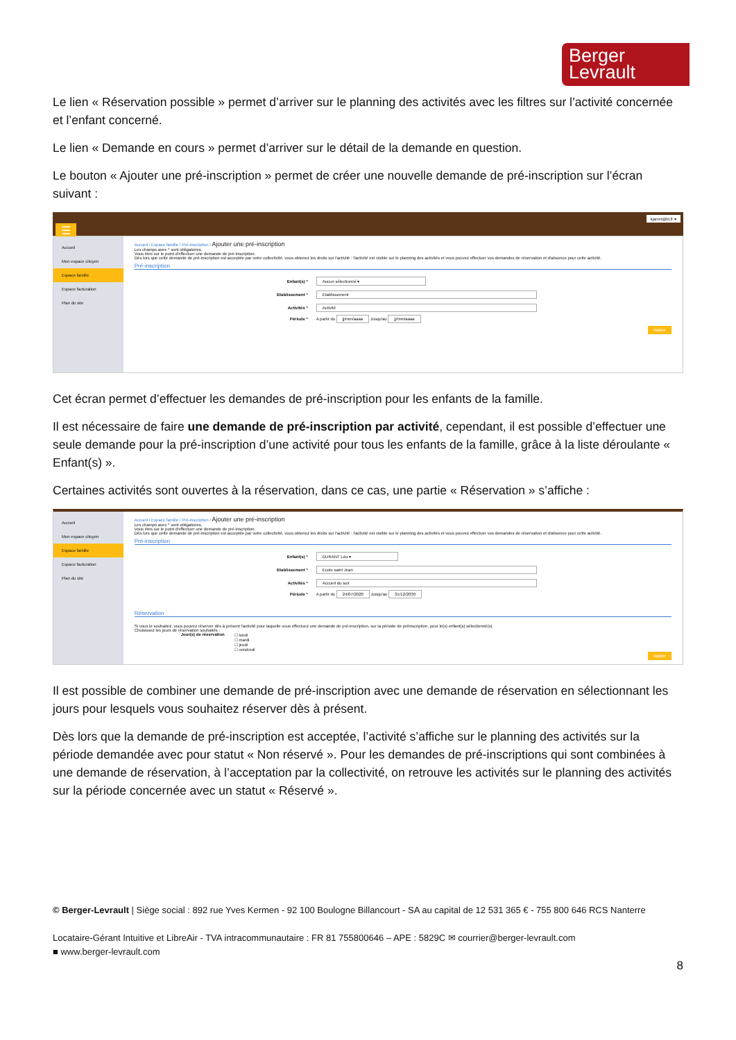Berger
Levrault
Le lien « Réservation possible » permet d’arriver sur le planning des activités avec les filtres sur l’activité concernée et l’enfant concerné.
Le lien « Demande en cours » permet d’arriver sur le détail de la demande en question.
Le bouton « Ajouter une pré-inscription » permet de créer une nouvelle demande de pré-inscription sur l’écran suivant :
kjarret@bl.fr ▾ ☰
Accueil
Mon espace citoyen
Espace famille
Espace facturation
Plan du site
Accueil / Espace famille / Pré-inscription / Ajouter une pré-inscription
Les champs avec * sont obligatoires.
Vous êtes sur le point d'effectuer une demande de pré-inscription.
Dès lors que cette demande de pré-inscription est acceptée par votre collectivité, vous obtenez les droits sur l'activité : l'activité est visible sur le planning des activités et vous pouvez effectuer vos demandes de réservation et d'absence pour cette activité.
Pré-inscription
Enfant(s) * Aucun sélectionné ▾
Etablissement * Etablissement
Activités * Activité
Période * A partir du jj/mm/aaaa Jusqu'au jj/mm/aaaa
Valider
Cet écran permet d’effectuer les demandes de pré-inscription pour les enfants de la famille.
Il est nécessaire de faire une demande de pré-inscription par activité, cependant, il est possible d’effectuer une seule demande pour la pré-inscription d’une activité pour tous les enfants de la famille, grâce à la liste déroulante « Enfant(s) ».
Certaines activités sont ouvertes à la réservation, dans ce cas, une partie « Réservation » s’affiche :
Accueil
Mon espace citoyen
Espace famille
Espace facturation
Plan du site
Accueil / Espace famille / Pré-inscription / Ajouter une pré-inscription
Les champs avec * sont obligatoires.
Vous êtes sur le point d'effectuer une demande de pré-inscription.
Dès lors que cette demande de pré-inscription est acceptée par votre collectivité, vous obtenez les droits sur l'activité : l'activité est visible sur le planning des activités et vous pouvez effectuer vos demandes de réservation et d'absence pour cette activité.
Pré-inscription
Enfant(s) * DURANT Léo ▾
Etablissement * Ecole saint Jean
Activités * Accueil du soir
Période * A partir du 24/07/2020 Jusqu'au 31/12/2030
Réservation
Si vous le souhaitez, vous pouvez réserver dès à présent l'activité pour laquelle vous effectuez une demande de pré-inscription, sur la période de préinscription, pour le(s) enfant(s) sélectionné(s).
Choisissez les jours de réservation souhaités :
Jour(s) de réservation ☐ lundi
☐ mardi
☐ jeudi
☐ vendredi
Valider
Il est possible de combiner une demande de pré-inscription avec une demande de réservation en sélectionnant les jours pour lesquels vous souhaitez réserver dès à présent.
Dès lors que la demande de pré-inscription est acceptée, l’activité s’affiche sur le planning des activités sur la période demandée avec pour statut « Non réservé ». Pour les demandes de pré-inscriptions qui sont combinées à une demande de réservation, à l’acceptation par la collectivité, on retrouve les activités sur le planning des activités sur la période concernée avec un statut « Réservé ».
© Berger-Levrault | Siège social : 892 rue Yves Kermen - 92 100 Boulogne Billancourt - SA au capital de 12 531 365 € - 755 800 646 RCS Nanterre
Locataire-Gérant Intuitive et LibreAir - TVA intracommunautaire : FR 81 755800646 – APE : 5829C ✉ courrier@berger-levrault.com
■ www.berger-levrault.com
8